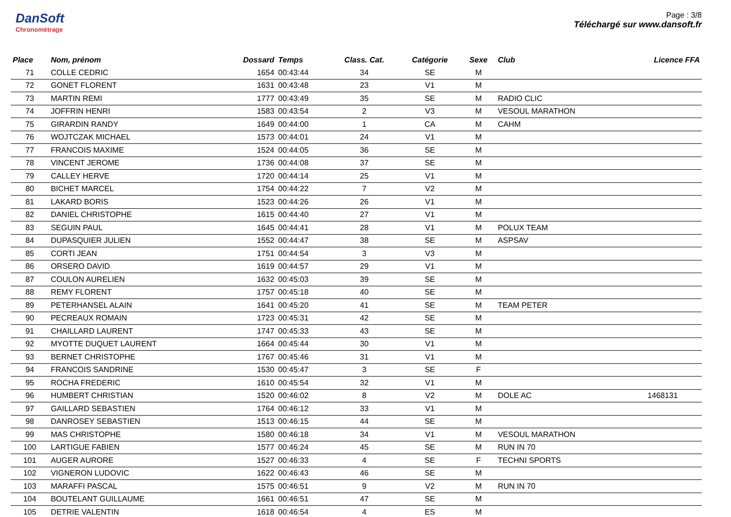DanSoft
Chronométrage
Page : 3/8
Téléchargé sur www.dansoft.fr
| Place | Nom, prénom | Dossard | Temps | Class. Cat. | Catégorie | Sexe | Club | Licence FFA |
| --- | --- | --- | --- | --- | --- | --- | --- | --- |
| 71 | COLLE CEDRIC | 1654 | 00:43:44 | 34 | SE | M | | |
| 72 | GONET FLORENT | 1631 | 00:43:48 | 23 | V1 | M | | |
| 73 | MARTIN REMI | 1777 | 00:43:49 | 35 | SE | M | RADIO CLIC | |
| 74 | JOFFRIN HENRI | 1583 | 00:43:54 | 2 | V3 | M | VESOUL MARATHON | |
| 75 | GIRARDIN RANDY | 1649 | 00:44:00 | 1 | CA | M | CAHM | |
| 76 | WOJTCZAK MICHAEL | 1573 | 00:44:01 | 24 | V1 | M | | |
| 77 | FRANCOIS MAXIME | 1524 | 00:44:05 | 36 | SE | M | | |
| 78 | VINCENT JEROME | 1736 | 00:44:08 | 37 | SE | M | | |
| 79 | CALLEY HERVE | 1720 | 00:44:14 | 25 | V1 | M | | |
| 80 | BICHET MARCEL | 1754 | 00:44:22 | 7 | V2 | M | | |
| 81 | LAKARD BORIS | 1523 | 00:44:26 | 26 | V1 | M | | |
| 82 | DANIEL CHRISTOPHE | 1615 | 00:44:40 | 27 | V1 | M | | |
| 83 | SEGUIN PAUL | 1645 | 00:44:41 | 28 | V1 | M | POLUX TEAM | |
| 84 | DUPASQUIER JULIEN | 1552 | 00:44:47 | 38 | SE | M | ASPSAV | |
| 85 | CORTI JEAN | 1751 | 00:44:54 | 3 | V3 | M | | |
| 86 | ORSERO DAVID | 1619 | 00:44:57 | 29 | V1 | M | | |
| 87 | COULON AURELIEN | 1632 | 00:45:03 | 39 | SE | M | | |
| 88 | REMY FLORENT | 1757 | 00:45:18 | 40 | SE | M | | |
| 89 | PETERHANSEL ALAIN | 1641 | 00:45:20 | 41 | SE | M | TEAM PETER | |
| 90 | PECREAUX ROMAIN | 1723 | 00:45:31 | 42 | SE | M | | |
| 91 | CHAILLARD LAURENT | 1747 | 00:45:33 | 43 | SE | M | | |
| 92 | MYOTTE DUQUET LAURENT | 1664 | 00:45:44 | 30 | V1 | M | | |
| 93 | BERNET CHRISTOPHE | 1767 | 00:45:46 | 31 | V1 | M | | |
| 94 | FRANCOIS SANDRINE | 1530 | 00:45:47 | 3 | SE | F | | |
| 95 | ROCHA FREDERIC | 1610 | 00:45:54 | 32 | V1 | M | | |
| 96 | HUMBERT CHRISTIAN | 1520 | 00:46:02 | 8 | V2 | M | DOLE AC | 1468131 |
| 97 | GAILLARD SEBASTIEN | 1764 | 00:46:12 | 33 | V1 | M | | |
| 98 | DANROSEY SEBASTIEN | 1513 | 00:46:15 | 44 | SE | M | | |
| 99 | MAS CHRISTOPHE | 1580 | 00:46:18 | 34 | V1 | M | VESOUL MARATHON | |
| 100 | LARTIGUE FABIEN | 1577 | 00:46:24 | 45 | SE | M | RUN IN 70 | |
| 101 | AUGER AURORE | 1527 | 00:46:33 | 4 | SE | F | TECHNI SPORTS | |
| 102 | VIGNERON LUDOVIC | 1622 | 00:46:43 | 46 | SE | M | | |
| 103 | MARAFFI PASCAL | 1575 | 00:46:51 | 9 | V2 | M | RUN IN 70 | |
| 104 | BOUTELANT GUILLAUME | 1661 | 00:46:51 | 47 | SE | M | | |
| 105 | DETRIE VALENTIN | 1618 | 00:46:54 | 4 | ES | M | | |